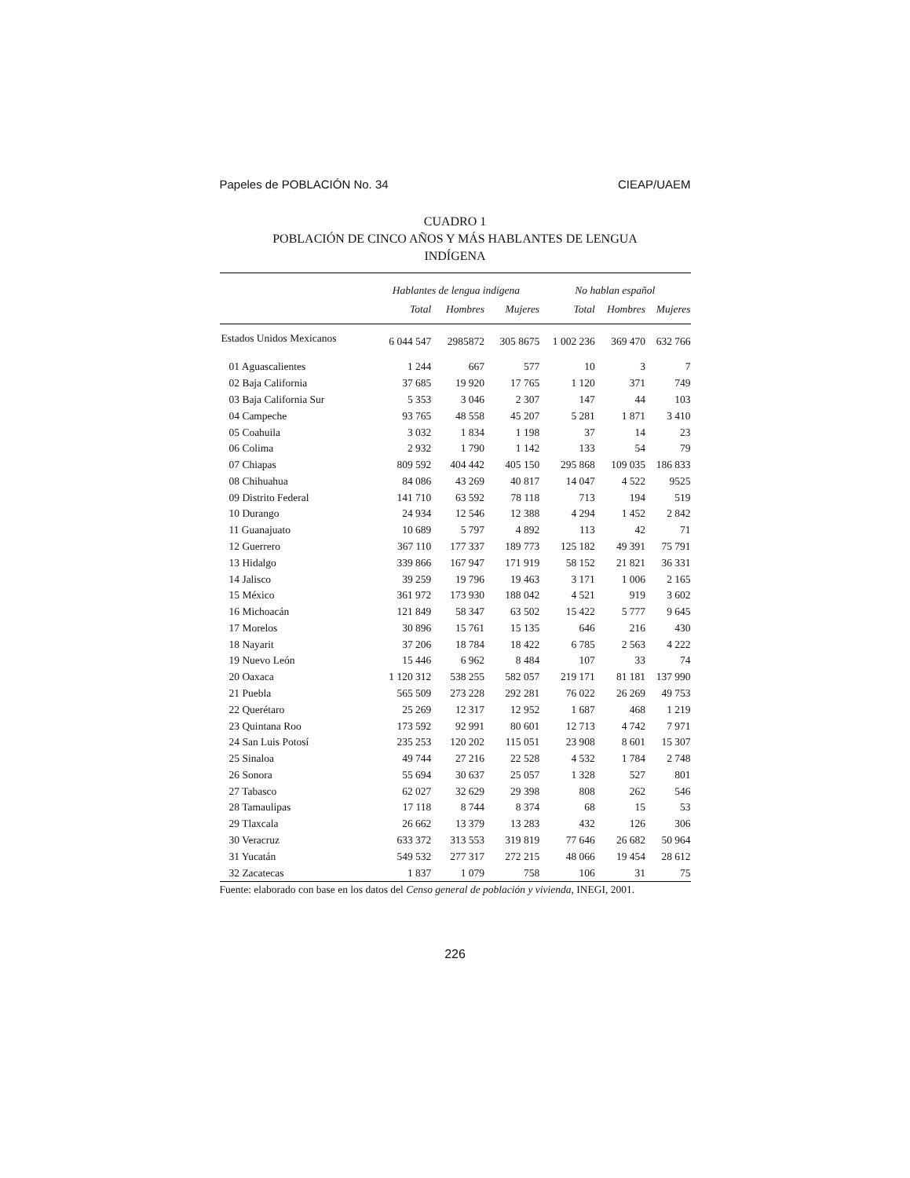Papeles de POBLACIÓN No. 34 CIEAP/UAEM
CUADRO 1
POBLACIÓN DE CINCO AÑOS Y MÁS HABLANTES DE LENGUA
INDÍGENA
| | Hablantes de lengua indígena | | | No hablan español | | |
| --- | --- | --- | --- | --- | --- | --- |
| | Total | Hombres | Mujeres | Total | Hombres | Mujeres |
| Estados Unidos Mexicanos | 6 044 547 | 2985872 | 305 8675 | 1 002 236 | 369 470 | 632 766 |
| 01 Aguascalientes | 1 244 | 667 | 577 | 10 | 3 | 7 |
| 02 Baja California | 37 685 | 19 920 | 17 765 | 1 120 | 371 | 749 |
| 03 Baja California Sur | 5 353 | 3 046 | 2 307 | 147 | 44 | 103 |
| 04 Campeche | 93 765 | 48 558 | 45 207 | 5 281 | 1 871 | 3 410 |
| 05 Coahuila | 3 032 | 1 834 | 1 198 | 37 | 14 | 23 |
| 06 Colima | 2 932 | 1 790 | 1 142 | 133 | 54 | 79 |
| 07 Chiapas | 809 592 | 404 442 | 405 150 | 295 868 | 109 035 | 186 833 |
| 08 Chihuahua | 84 086 | 43 269 | 40 817 | 14 047 | 4 522 | 9525 |
| 09 Distrito Federal | 141 710 | 63 592 | 78 118 | 713 | 194 | 519 |
| 10 Durango | 24 934 | 12 546 | 12 388 | 4 294 | 1 452 | 2 842 |
| 11 Guanajuato | 10 689 | 5 797 | 4 892 | 113 | 42 | 71 |
| 12 Guerrero | 367 110 | 177 337 | 189 773 | 125 182 | 49 391 | 75 791 |
| 13 Hidalgo | 339 866 | 167 947 | 171 919 | 58 152 | 21 821 | 36 331 |
| 14 Jalisco | 39 259 | 19 796 | 19 463 | 3 171 | 1 006 | 2 165 |
| 15 México | 361 972 | 173 930 | 188 042 | 4 521 | 919 | 3 602 |
| 16 Michoacán | 121 849 | 58 347 | 63 502 | 15 422 | 5 777 | 9 645 |
| 17 Morelos | 30 896 | 15 761 | 15 135 | 646 | 216 | 430 |
| 18 Nayarit | 37 206 | 18 784 | 18 422 | 6 785 | 2 563 | 4 222 |
| 19 Nuevo León | 15 446 | 6 962 | 8 484 | 107 | 33 | 74 |
| 20 Oaxaca | 1 120 312 | 538 255 | 582 057 | 219 171 | 81 181 | 137 990 |
| 21 Puebla | 565 509 | 273 228 | 292 281 | 76 022 | 26 269 | 49 753 |
| 22 Querétaro | 25 269 | 12 317 | 12 952 | 1 687 | 468 | 1 219 |
| 23 Quintana Roo | 173 592 | 92 991 | 80 601 | 12 713 | 4 742 | 7 971 |
| 24 San Luis Potosí | 235 253 | 120 202 | 115 051 | 23 908 | 8 601 | 15 307 |
| 25 Sinaloa | 49 744 | 27 216 | 22 528 | 4 532 | 1 784 | 2 748 |
| 26 Sonora | 55 694 | 30 637 | 25 057 | 1 328 | 527 | 801 |
| 27 Tabasco | 62 027 | 32 629 | 29 398 | 808 | 262 | 546 |
| 28 Tamaulipas | 17 118 | 8 744 | 8 374 | 68 | 15 | 53 |
| 29 Tlaxcala | 26 662 | 13 379 | 13 283 | 432 | 126 | 306 |
| 30 Veracruz | 633 372 | 313 553 | 319 819 | 77 646 | 26 682 | 50 964 |
| 31 Yucatán | 549 532 | 277 317 | 272 215 | 48 066 | 19 454 | 28 612 |
| 32 Zacatecas | 1 837 | 1 079 | 758 | 106 | 31 | 75 |
Fuente: elaborado con base en los datos del Censo general de población y vivienda, INEGI, 2001.
226